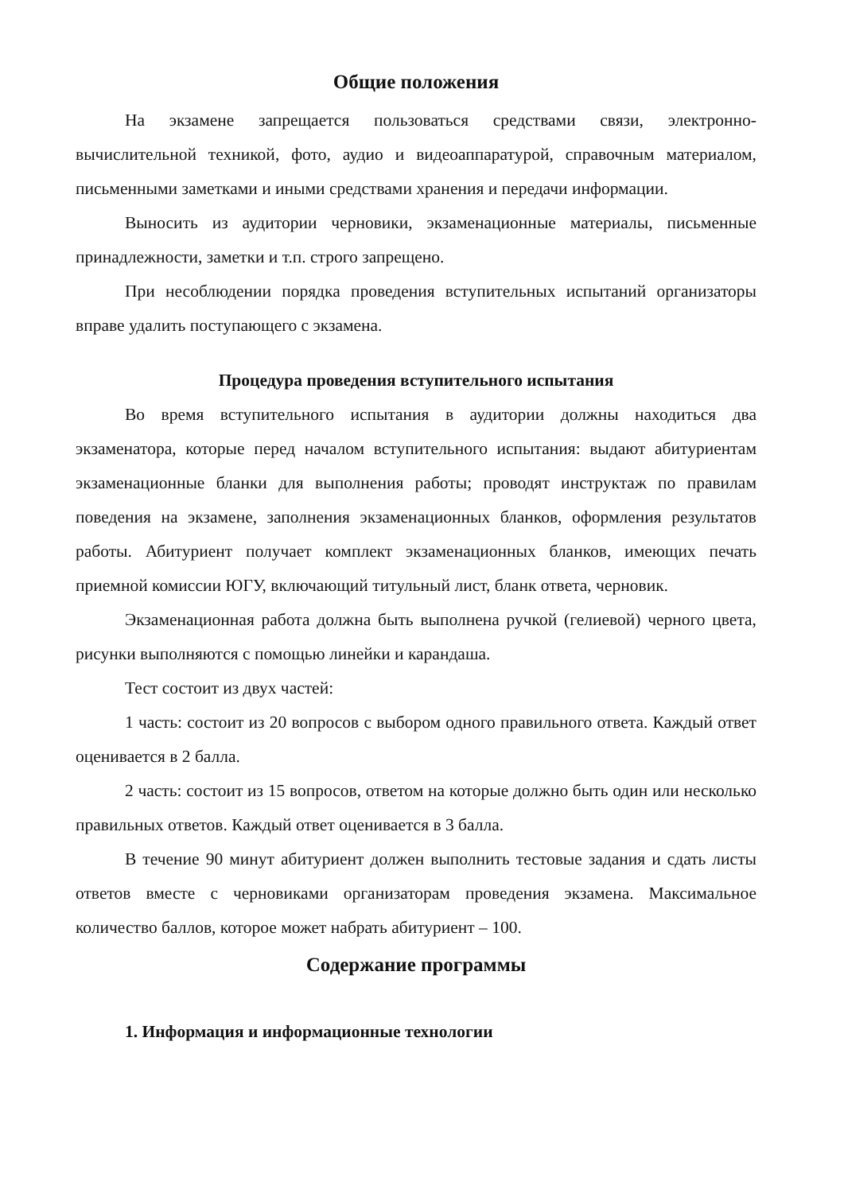Общие положения
На экзамене запрещается пользоваться средствами связи, электронно-вычислительной техникой, фото, аудио и видеоаппаратурой, справочным материалом, письменными заметками и иными средствами хранения и передачи информации.
Выносить из аудитории черновики, экзаменационные материалы, письменные принадлежности, заметки и т.п. строго запрещено.
При несоблюдении порядка проведения вступительных испытаний организаторы вправе удалить поступающего с экзамена.
Процедура проведения вступительного испытания
Во время вступительного испытания в аудитории должны находиться два экзаменатора, которые перед началом вступительного испытания: выдают абитуриентам экзаменационные бланки для выполнения работы; проводят инструктаж по правилам поведения на экзамене, заполнения экзаменационных бланков, оформления результатов работы. Абитуриент получает комплект экзаменационных бланков, имеющих печать приемной комиссии ЮГУ, включающий титульный лист, бланк ответа, черновик.
Экзаменационная работа должна быть выполнена ручкой (гелиевой) черного цвета, рисунки выполняются с помощью линейки и карандаша.
Тест состоит из двух частей:
1 часть: состоит из 20 вопросов с выбором одного правильного ответа. Каждый ответ оценивается в 2 балла.
2 часть: состоит из 15 вопросов, ответом на которые должно быть один или несколько правильных ответов. Каждый ответ оценивается в 3 балла.
В течение 90 минут абитуриент должен выполнить тестовые задания и сдать листы ответов вместе с черновиками организаторам проведения экзамена. Максимальное количество баллов, которое может набрать абитуриент – 100.
Содержание программы
1. Информация и информационные технологии